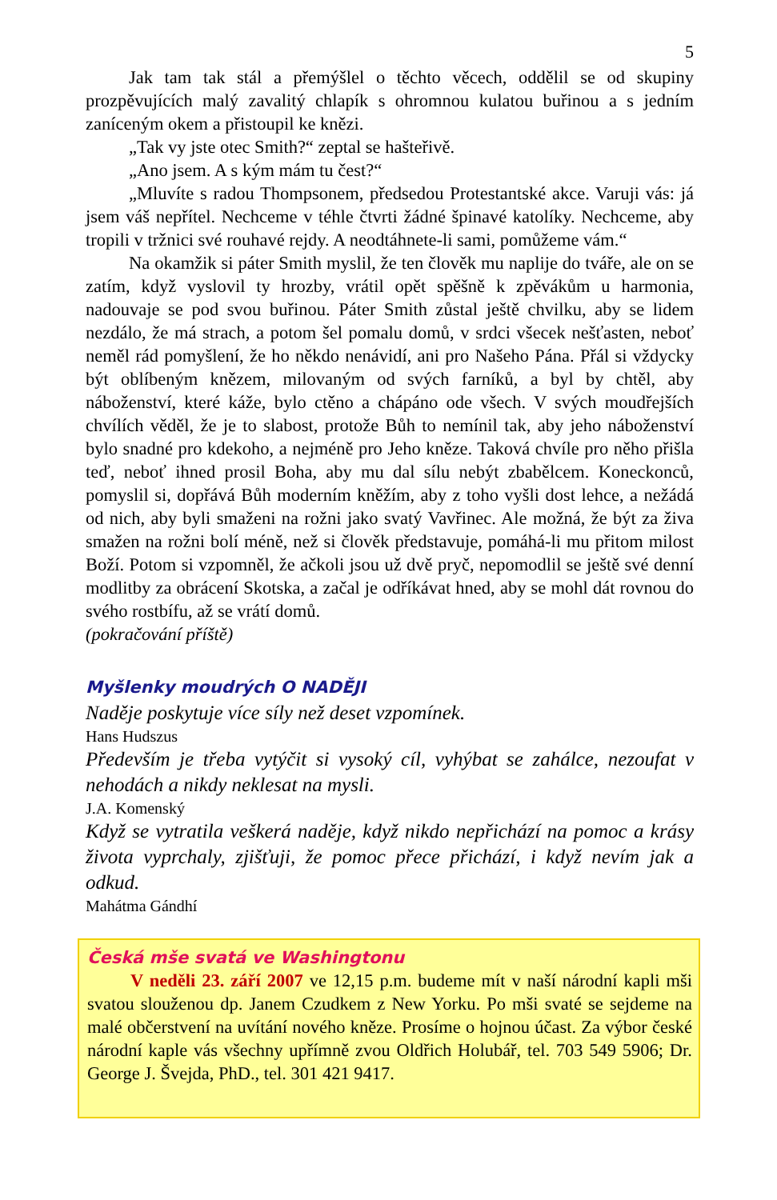5
Jak tam tak stál a přemýšlel o těchto věcech, oddělil se od skupiny prozpěvujících malý zavalitý chlapík s ohromnou kulatou buřinou a s jedním zaníceným okem a přistoupil ke knězi.
„Tak vy jste otec Smith?“ zeptal se hašteřivě.
„Ano jsem. A s kým mám tu čest?“
„Mluvíte s radou Thompsonem, předsedou Protestantské akce. Varuji vás: já jsem váš nepřítel. Nechceme v téhle čtvrti žádné špinavé katolíky. Nechceme, aby tropili v tržnici své rouhavé rejdy. A neodtáhnete-li sami, pomůžeme vám.“
Na okamžik si páter Smith myslil, že ten člověk mu naplije do tváře, ale on se zatím, když vyslovil ty hrozby, vrátil opět spěšně k zpěvákům u harmonia, nadouvaje se pod svou buřinou. Páter Smith zůstal ještě chvilku, aby se lidem nezdálo, že má strach, a potom šel pomalu domů, v srdci všecek nešťasten, neboť neměl rád pomyšlení, že ho někdo nenávidí, ani pro Našeho Pána. Přál si vždycky být oblíbeným knězem, milovaným od svých farníků, a byl by chtěl, aby náboženství, které káže, bylo ctěno a chápáno ode všech. V svých moudřejších chvílích věděl, že je to slabost, protože Bůh to nemínil tak, aby jeho náboženství bylo snadné pro kdekoho, a nejméně pro Jeho kněze. Taková chvíle pro něho přišla teď, neboť ihned prosil Boha, aby mu dal sílu nebýt zbabělcem. Koneckonců, pomyslil si, dopřává Bůh moderním kněžím, aby z toho vyšli dost lehce, a nežádá od nich, aby byli smaženi na rožni jako svatý Vavřinec. Ale možná, že být za živa smažen na rožni bolí méně, než si člověk představuje, pomáhá-li mu přitom milost Boží. Potom si vzpomněl, že ačkoli jsou už dvě pryč, nepomodlil se ještě své denní modlitby za obrácení Skotska, a začal je odříkávat hned, aby se mohl dát rovnou do svého rostbífu, až se vrátí domů.
(pokračování příště)
Myšlenky moudrých O NADĚJI
Naděje poskytuje více síly než deset vzpomínek.
Hans Hudszus
Především je třeba vytýčit si vysoký cíl, vyhýbat se zahálce, nezoufat v nehodách a nikdy neklesat na mysli.
J.A. Komenský
Když se vytratila veškerá naděje, když nikdo nepřichází na pomoc a krásy života vyprchaly, zjišťuji, že pomoc přece přichází, i když nevím jak a odkud.
Mahátma Gándhí
Česká mše svatá ve Washingtonu
V neděli 23. září 2007 ve 12,15 p.m. budeme mít v naší národní kapli mši svatou slouženou dp. Janem Czudkem z New Yorku. Po mši svaté se sejdeme na malé občerstvení na uvítání nového kněze. Prosíme o hojnou účast. Za výbor české národní kaple vás všechny upřímně zvou Oldřich Holubář, tel. 703 549 5906; Dr. George J. Švejda, PhD., tel. 301 421 9417.